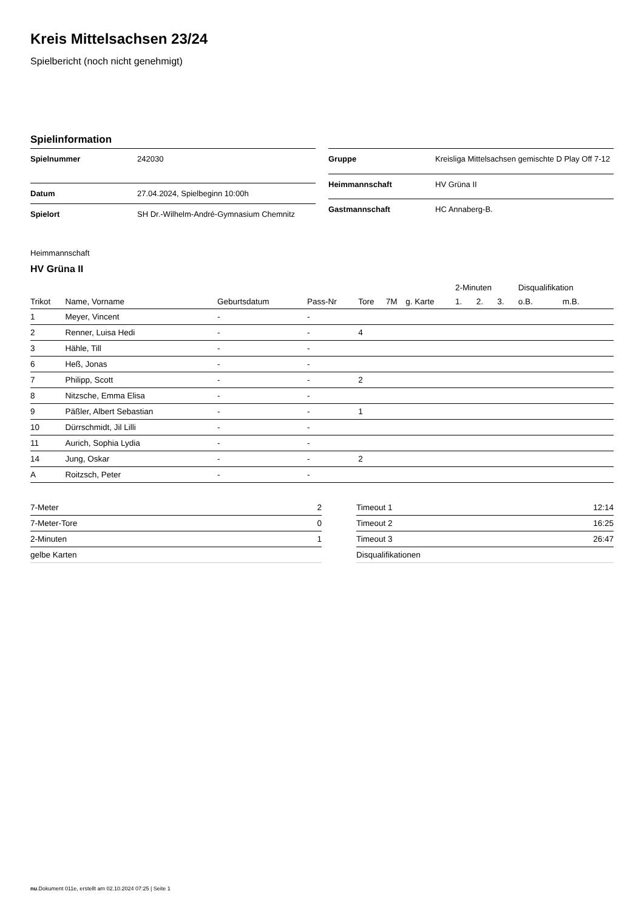Kreis Mittelsachsen 23/24
Spielbericht (noch nicht genehmigt)
Spielinformation
| Spielnummer | 242030 |
| Datum | 27.04.2024, Spielbeginn 10:00h |
| Spielort | SH Dr.-Wilhelm-André-Gymnasium Chemnitz |
| Gruppe | Kreisliga Mittelsachsen gemischte D Play Off 7-12 |
| Heimmannschaft | HV Grüna II |
| Gastmannschaft | HC Annaberg-B. |
Heimmannschaft
HV Grüna II
| | | | | | | | 2-Minuten | | | Disqualifikation | |
| --- | --- | --- | --- | --- | --- | --- | --- | --- | --- | --- | --- |
| Trikot | Name, Vorname | Geburtsdatum | Pass-Nr | Tore | 7M | g. Karte | 1. | 2. | 3. | o.B. | m.B. |
| 1 | Meyer, Vincent | - | - | | | | | | | | |
| 2 | Renner, Luisa Hedi | - | - | 4 | | | | | | | |
| 3 | Hähle, Till | - | - | | | | | | | | |
| 6 | Heß, Jonas | - | - | | | | | | | | |
| 7 | Philipp, Scott | - | - | 2 | | | | | | | |
| 8 | Nitzsche, Emma Elisa | - | - | | | | | | | | |
| 9 | Päßler, Albert Sebastian | - | - | 1 | | | | | | | |
| 10 | Dürrschmidt, Jil Lilli | - | - | | | | | | | | |
| 11 | Aurich, Sophia Lydia | - | - | | | | | | | | |
| 14 | Jung, Oskar | - | - | 2 | | | | | | | |
| A | Roitzsch, Peter | - | - | | | | | | | | |
| 7-Meter | 2 |
| 7-Meter-Tore | 0 |
| 2-Minuten | 1 |
| gelbe Karten | |
| Timeout 1 | 12:14 |
| Timeout 2 | 16:25 |
| Timeout 3 | 26:47 |
| Disqualifikationen | |
nu.Dokument 011e, erstellt am 02.10.2024 07:25 | Seite 1